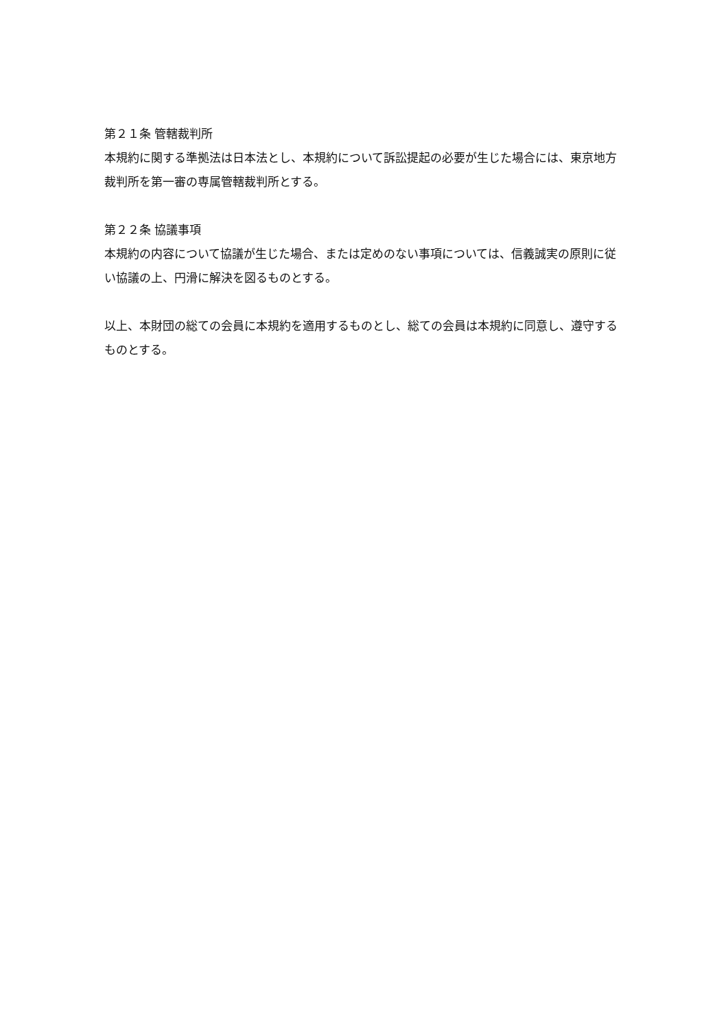第２１条 管轄裁判所
本規約に関する準拠法は日本法とし、本規約について訴訟提起の必要が生じた場合には、東京地方裁判所を第一審の専属管轄裁判所とする。
第２２条 協議事項
本規約の内容について協議が生じた場合、または定めのない事項については、信義誠実の原則に従い協議の上、円滑に解決を図るものとする。
以上、本財団の総ての会員に本規約を適用するものとし、総ての会員は本規約に同意し、遵守するものとする。